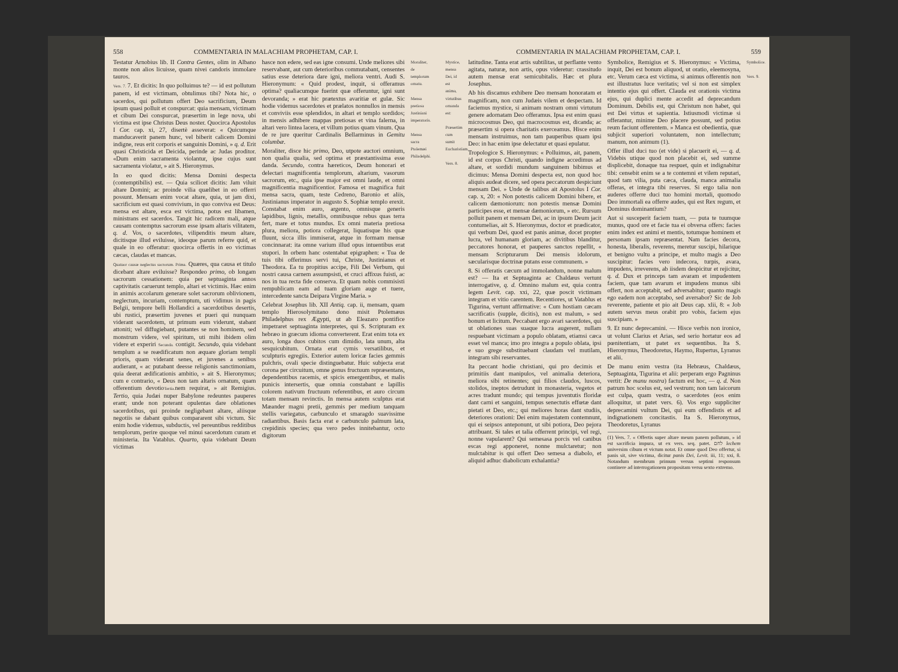558 COMMENTARIA IN MALACHIAM PROPHETAM, CAP. I.
Testatur Arnobius lib. II Contra Gentes, olim in Albano monte non alios licuisse, quam nivei candoris immolare tauros.
Vers. 7. 7. Et dicitis: In quo polluimus te? — id est pollutum panem, id est victimam, obtulimus tibi? Nota hic, o sacerdos, qui pollutum offert Deo sacrificium, Deum ipsum quasi polluit et conspurcat: quia mensam, victimam et cibum Dei conspurcat, præsertim in lege nova, ubi victima est ipse Christus Deus noster. Quocirca Apostolus I Cor. cap. xi, 27, disertè asseverat: « Quicumque manducaverit panem hunc, vel biberit calicem Domini indigne, reus erit corporis et sanguinis Domini, » q. d. Erit quasi Christicida et Deicida, perinde ac Judas proditor. «Dum enim sacramenta violantur, ipse cujus sunt sacramenta violatur, » ait S. Hieronymus.
In eo quod dicitis: Mensa Domini despecta (contemptibilis) est. — Quia scilicet dicitis: Jam viluit altare Domini; ac proinde vilia quælibet in eo offerri possunt. Mensam enim vocat altare, quia, ut jam dixi, sacrificium est quasi convivium, in quo conviva est Deus: mensa est altare, esca est victima, potus est libamen, ministrans est sacerdos. Tangit hic radicem mali, atque causam contemptus sacrorum esse ipsam altaris vilitatem, q. d. Vos, o sacerdotes, vilipenditis meum altare, dicitisque illud eviluisse, ideoque parum referre quid, et quale in eo offeratur: quocirca offertis in eo victimas cæcas, claudas et mancas.
Quatuor causæ neglectus sacrorum. Prima. Quæres, qua causa et titulo dicebant altare eviluisse? Respondeo primo, ob longam sacrorum cessationem: quia per septuaginta annos captivitatis caruerunt templo, altari et victimis. Hæc enim in animis accolarum generare solet sacrorum oblivionem, neglectum, incuriam, contemptum, uti vidimus in pagis Belgii, tempore belli Hollandici a sacerdotibus desertis, ubi rustici, præsertim juvenes et pueri qui nunquam viderant sacerdotem, ut primum eum viderunt, stabant attoniti; vel diffugiebant, putantes se non hominem, sed monstrum videre, vel spiritum, uti mihi ibidem olim videre et experiri Secunda. contigit. Secundo, quia videbant templum a se reædificatum non æquare gloriam templi prioris, quam viderant senes, et juvenes a senibus audierant, « ac putabant deesse religionis sanctimoniam, quia deerat ædificationis ambitio, » ait S. Hieronymus; cum e contrario, « Deus non tam altaris ornatum, quam offerentium devotioTertia. nem requirat, » ait Remigius. Tertio, quia Judæi nuper Babylone redeuntes pauperes erant; unde non poterant opulentas dare oblationes sacerdotibus, qui proinde negligebant altare, aliisque negotiis se dabant quibus compararent sibi victum. Sic enim hodie videmus, subductis, vel pereuntibus redditibus templorum, perire quoque vel minui sacerdotum curam et ministeria. Ita Vatablus. Quarto, quia videbant Deum victimas
hasce non edere, sed eas igne consumi. Unde meliores sibi reservabant, aut cum deterioribus commutabant, censentes satius esse deteriora dare igni, meliora ventri. Audi S. Hieronymum: « Quid prodest, inquit, si offeramus optima? qualiacumque fuerint quæ offeruntur, igni sunt devoranda; » erat hic prætextus avaritiæ et gulæ. Sic hodie videmus sacerdotes et prælatos nonnullos in mensis et conviviis esse splendidos, in altari et templo sordidos; in mensis adhibere mappas pretiosas et vina falerna, in altari vero lintea lacera, et villum potius quam vinum. Qua de re jure queritur Cardinalis Bellarminus in Gemitu columbæ.
Moraliter, disce hic primo, Deo, utpote auctori omnium, non qualia qualia, sed optima et præstantissima esse danda. Secundo, contra hæreticos, Deum honorari et delectari magnificentia templorum, altarium, vasorum sacrorum, etc., quia ipse major est omni laude, et omni magnificentia magnificentior. Famosa et magnifica fuit mensa sacra, quam, teste Cedreno, Baronio et aliis, Justinianus imperator in augusto S. Sophiæ templo erexit. Constabat enim auro, argento, omnisque generis lapidibus, lignis, metallis, omnibusque rebus quas terra fert, mare et totus mundus. Ex omni materia pretiosa plura, meliora, potiora collegerat, liquatisque his quæ fluunt, sicca illis immiserat, atque in formam mensæ concinnarat: ita omne varium illud opus intuentibus erat stupori. In orbem hanc ostentabat epigraphen: « Tua de tuis tibi offerimus servi tui, Christe, Justinianus et Theodora. Ea tu propitius accipe, Fili Dei Verbum, qui nostri causa carnem assumpsisti, et cruci affixus fuisti, ac nos in tua recta fide conserva. Et quam nobis commisisti rempublicam eam ad tuam gloriam auge et tuere, intercedente sancta Deipara Virgine Maria. »
Celebrat Josephus lib. XII Antiq. cap. ii, mensam, quam templo Hierosolymitano dono misit Ptolemæus Philadelphus rex Ægypti, ut ab Eleazaro pontifice impetraret septuaginta interpretes, qui S. Scripturam ex hebræo in græcum idioma converterent. Erat enim tota ex auro, longa duos cubitos cum dimidio, lata unum, alta sesquicubitum. Ornata erat cymis versatilibus, et sculpturis egregiis. Exterior autem loricæ facies gemmis pulchris, ovali specie distinguebatur. Huic subjecta erat corona per circuitum, omne genus fructuum repræsentans, dependentibus racemis, et spicis emergentibus, et malis punicis intersertis, quæ omnia constabant e lapillis colorem nativum fructuum referentibus, et auro circum totam mensam revinctis. In mensa autem sculptus erat Mæander magni pretii, gemmis per medium tanquam stellis variegatus, carbunculo et smaragdo suavissime radiantibus. Basis facta erat e carbunculo palmum lata, crepidinis species; qua vero pedes innitebantur, octo digitorum
Moraliter, de templorum ornatu.
Mensa pretiosa Justiniani imperatoris.
Mensa sacra Ptolemæi Philadelphi.
COMMENTARIA IN MALACHIAM PROPHETAM, CAP. I. 559
Mystice, mensa Dei, id est anima, virtutibus ornanda est:
Præsertim cum sumit Eucharistiam.
Vers. 8.
latitudine. Tanta erat artis subtilitas, ut perflante vento agitata, naturæ, non artis, opus videretur: crassitudo autem mensæ erat semicubitalis. Hæc et plura Josephus.
Ab his discamus exhibere Deo mensam honoratam et magnificam, non cum Judæis vilem et despectam. Id faciemus mystice, si animam nostram omni virtutum genere adornatam Deo offeramus. Ipsa est enim quasi microcosmus Deo, qui macrocosmus est, dicanda; ac præsertim si opera charitatis exerceamus. Hisce enim mensam instruimus, non tam pauperibus quam ipsi Deo: in hac enim ipse delectatur et quasi epulatur.
Tropologice S. Hieronymus: « Polluimus, ait, panem, id est corpus Christi, quando indigne accedimus ad altare, et sordidi mundum sanguinem bibimus et dicimus: Mensa Domini despecta est, non quod hoc aliquis audeat dicere, sed opera peccatorum despiciunt mensam Dei. » Unde de talibus ait Apostolus I Cor. cap. x, 20: « Non potestis calicem Domini bibere, et calicem dæmoniorum: non potestis mensæ Domini participes esse, et mensæ dæmoniorum, » etc. Rursum polluit panem et mensam Dei, ac in ipsum Deum jacit contumelias, ait S. Hieronymus, doctor et prædicator, qui verbum Dei, quod est panis animæ, docet propter lucra, vel humanam gloriam, ac divitibus blanditur, peccatores honorat, et pauperes sanctos repellit, « mensam Scripturarum Dei mensis idolorum, sæcularisque doctrinæ putans esse communem. »
8. Si offeratis cæcum ad immolandum, nonne malum est? — Ita et Septuaginta ac Chaldæus vertunt interrogative, q. d. Omnino malum est, quia contra legem Levit. cap. xxi, 22, quæ poscit victimam integram et vitio carentem. Recentiores, ut Vatablus et Tigurina, vertunt affirmative: « Cum hostiam cæcam sacrificatis (supple, dicitis), non est malum, » sed bonum et licitum. Peccabant ergo avari sacerdotes, qui ut oblationes suas suaque lucra augerent, nullam respuebant victimam a populo oblatam, etiamsi cæca esset vel manca; imo pro integra a populo oblata, ipsi e suo grege substituebant claudam vel mutilam, integram sibi reservantes.
Ita peccant hodie christiani, qui pro decimis et primitiis dant manipulos, vel animalia deteriora, meliora sibi retinentes; qui filios claudos, luscos, stolidos, ineptos detrudunt in monasteria, vegetos et acres tradunt mundo; qui tempus juventutis floridæ dant carni et sanguini, tempus senectutis effœtæ dant pietati et Deo, etc.; qui meliores horas dant studiis, deteriores orationi: Dei enim majestatem contemnunt, qui ei seipsos anteponunt, ut sibi potiora, Deo pejora attribuant. Si tales et talia offerrent principi, vel regi, nonne vapularent? Qui semesasa porcis vel canibus escas regi apponeret, nonne mulctaretur; non mulctabitur is qui offert Deo semesa a diabolo, et aliquid adhuc diabolicum exhalantia?
Symbolice, Remigius et S. Hieronymus: « Victima, inquit, Dei est bonum aliquod, ut oratio, eleemosyna, etc. Verum cæca est victima, si animus offerentis non est illustratus luce veritatis; vel si non est simplex intentio ejus qui offert. Clauda est orationis victima ejus, qui duplici mente accedit ad deprecandum Dominum. Debilis est, qui Christum non habet, qui est Dei virtus et sapientia. Istiusmodi victimæ si offerantur, minime Deo placere possunt, sed potius reum faciunt offerentem. » Manca est obedientia, quæ subjicit superiori voluntatem, non intellectum; manum, non animum (1).
Offer illud duci tuo (et vide) si placuerit ei, — q. d. Videbis utique quod non placebit ei, sed summe displicebit, donaque tua respuet, quin et indignabitur tibi: censebit enim se a te contemni et vilem reputari, quod tam vilia, puta cæca, clauda, manca animalia offeras, et integra tibi reserves. Si ergo talia non auderes offerre duci tuo homini mortali, quomodo Deo immortali ea offerre audes, qui est Rex regum, et Dominus dominantium?
Aut si susceperit faciem tuam, — puta te tuumque munus, quod ore et facie tua ei obversa offers: facies enim index est animi et mentis, totumque hominem et personam ipsam repræsentat. Nam facies decora, honesta, liberalis, reverens, meretur suscipi, hilarique et benigno vultu a principe, et multo magis a Deo suscipitur: facies vero indecora, turpis, avara, impudens, irreverens, ab iisdem despicitur et rejicitur, q. d. Dux et princeps tam avaram et impudentem faciem, quæ tam avarum et impudens munus sibi offert, non acceptabit, sed adversabitur; quanto magis ego eadem non acceptabo, sed aversabor? Sic de Job reverente, patiente et pio ait Deus cap. xlii, 8: « Job autem servus meus orabit pro vobis, faciem ejus suscipiam. »
9. Et nunc deprecamini. — Hisce verbis non ironice, ut volunt Clarius et Arias, sed serio hortatur eos ad pœnitentiam, ut patet ex sequentibus. Ita S. Hieronymus, Theodoretus, Haymo, Rupertus, Lyranus et alii.
De manu enim vestra (ita Hebræus, Chaldæus, Septuaginta, Tigurina et alii: perperam ergo Pagninus vertit: De manu nostra) factum est hoc, — q. d. Non patrum hoc scelus est, sed vestrum; non tam laicorum est culpa, quam vestra, o sacerdotes (eos enim alloquitur, ut patet vers. 6). Vos ergo suppliciter deprecamini vultum Dei, qui eum offendistis et ad indignationem concitastis. Ita S. Hieronymus, Theodoretus, Lyranus
(1) Vers. 7. « Offertis super altare meum panem pollutum, » id est sacrificia impura, ut ex vers. seq. patet. לחם lechem universim cibum et victum notat. Et omne quod Deo offertur, si panis sit, sive victima, dicitur panis Dei, Levit. iii, 11; xxi, 8. Notandum membrum primum versus septimi responsum continere ad interrogationem propositam versu sexto extremo.
Symbolice.
Vers. 9.